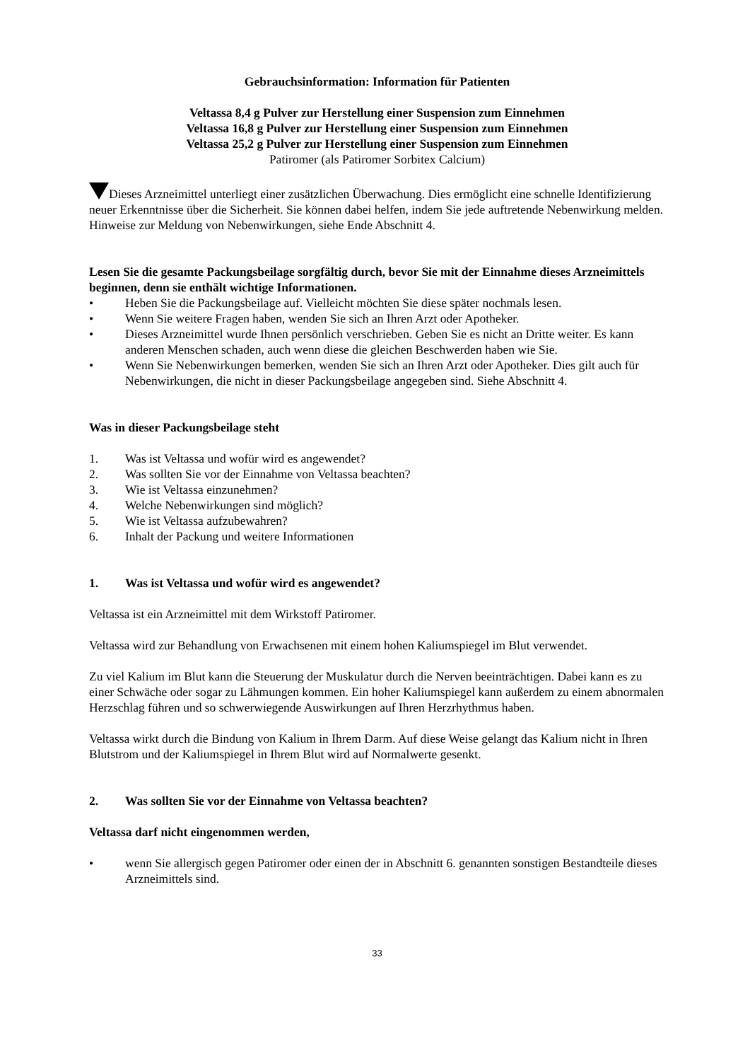Gebrauchsinformation: Information für Patienten
Veltassa 8,4 g Pulver zur Herstellung einer Suspension zum Einnehmen
Veltassa 16,8 g Pulver zur Herstellung einer Suspension zum Einnehmen
Veltassa 25,2 g Pulver zur Herstellung einer Suspension zum Einnehmen
Patiromer (als Patiromer Sorbitex Calcium)
Dieses Arzneimittel unterliegt einer zusätzlichen Überwachung. Dies ermöglicht eine schnelle Identifizierung neuer Erkenntnisse über die Sicherheit. Sie können dabei helfen, indem Sie jede auftretende Nebenwirkung melden. Hinweise zur Meldung von Nebenwirkungen, siehe Ende Abschnitt 4.
Lesen Sie die gesamte Packungsbeilage sorgfältig durch, bevor Sie mit der Einnahme dieses Arzneimittels beginnen, denn sie enthält wichtige Informationen.
• Heben Sie die Packungsbeilage auf. Vielleicht möchten Sie diese später nochmals lesen.
• Wenn Sie weitere Fragen haben, wenden Sie sich an Ihren Arzt oder Apotheker.
• Dieses Arzneimittel wurde Ihnen persönlich verschrieben. Geben Sie es nicht an Dritte weiter. Es kann anderen Menschen schaden, auch wenn diese die gleichen Beschwerden haben wie Sie.
• Wenn Sie Nebenwirkungen bemerken, wenden Sie sich an Ihren Arzt oder Apotheker. Dies gilt auch für Nebenwirkungen, die nicht in dieser Packungsbeilage angegeben sind. Siehe Abschnitt 4.
Was in dieser Packungsbeilage steht
1. Was ist Veltassa und wofür wird es angewendet?
2. Was sollten Sie vor der Einnahme von Veltassa beachten?
3. Wie ist Veltassa einzunehmen?
4. Welche Nebenwirkungen sind möglich?
5. Wie ist Veltassa aufzubewahren?
6. Inhalt der Packung und weitere Informationen
1. Was ist Veltassa und wofür wird es angewendet?
Veltassa ist ein Arzneimittel mit dem Wirkstoff Patiromer.
Veltassa wird zur Behandlung von Erwachsenen mit einem hohen Kaliumspiegel im Blut verwendet.
Zu viel Kalium im Blut kann die Steuerung der Muskulatur durch die Nerven beeinträchtigen. Dabei kann es zu einer Schwäche oder sogar zu Lähmungen kommen. Ein hoher Kaliumspiegel kann außerdem zu einem abnormalen Herzschlag führen und so schwerwiegende Auswirkungen auf Ihren Herzrhythmus haben.
Veltassa wirkt durch die Bindung von Kalium in Ihrem Darm. Auf diese Weise gelangt das Kalium nicht in Ihren Blutstrom und der Kaliumspiegel in Ihrem Blut wird auf Normalwerte gesenkt.
2. Was sollten Sie vor der Einnahme von Veltassa beachten?
Veltassa darf nicht eingenommen werden,
• wenn Sie allergisch gegen Patiromer oder einen der in Abschnitt 6. genannten sonstigen Bestandteile dieses Arzneimittels sind.
33